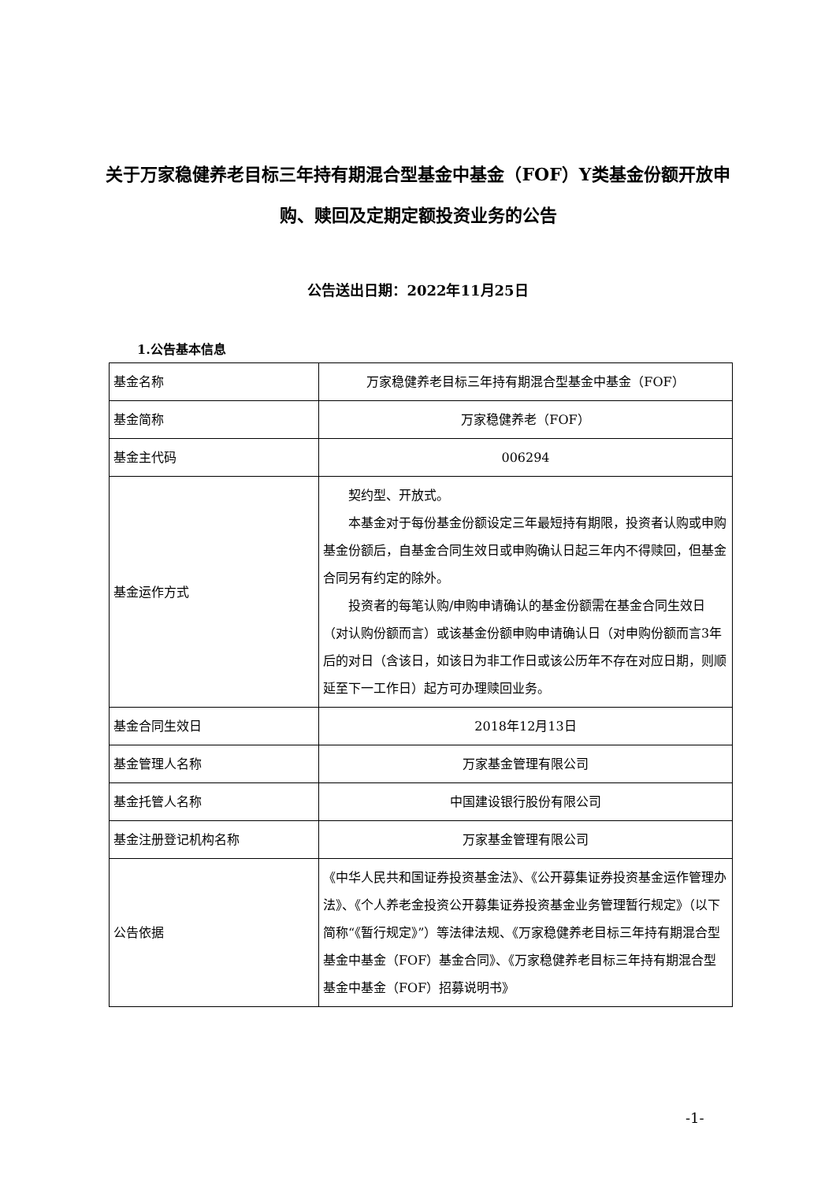关于万家稳健养老目标三年持有期混合型基金中基金（FOF）Y类基金份额开放申购、赎回及定期定额投资业务的公告
公告送出日期：2022年11月25日
1.公告基本信息
| 基金名称 | 万家稳健养老目标三年持有期混合型基金中基金（FOF） |
| 基金简称 | 万家稳健养老（FOF） |
| 基金主代码 | 006294 |
| 基金运作方式 | 契约型、开放式。 本基金对于每份基金份额设定三年最短持有期限，投资者认购或申购基金份额后，自基金合同生效日或申购确认日起三年内不得赎回，但基金合同另有约定的除外。 投资者的每笔认购/申购申请确认的基金份额需在基金合同生效日（对认购份额而言）或该基金份额申购申请确认日（对申购份额而言3年后的对日（含该日，如该日为非工作日或该公历年不存在对应日期，则顺延至下一工作日）起方可办理赎回业务。 |
| 基金合同生效日 | 2018年12月13日 |
| 基金管理人名称 | 万家基金管理有限公司 |
| 基金托管人名称 | 中国建设银行股份有限公司 |
| 基金注册登记机构名称 | 万家基金管理有限公司 |
| 公告依据 | 《中华人民共和国证券投资基金法》、《公开募集证券投资基金运作管理办法》、《个人养老金投资公开募集证券投资基金业务管理暂行规定》（以下简称“《暂行规定》”）等法律法规、《万家稳健养老目标三年持有期混合型基金中基金（FOF）基金合同》、《万家稳健养老目标三年持有期混合型基金中基金（FOF）招募说明书》 |
-1-